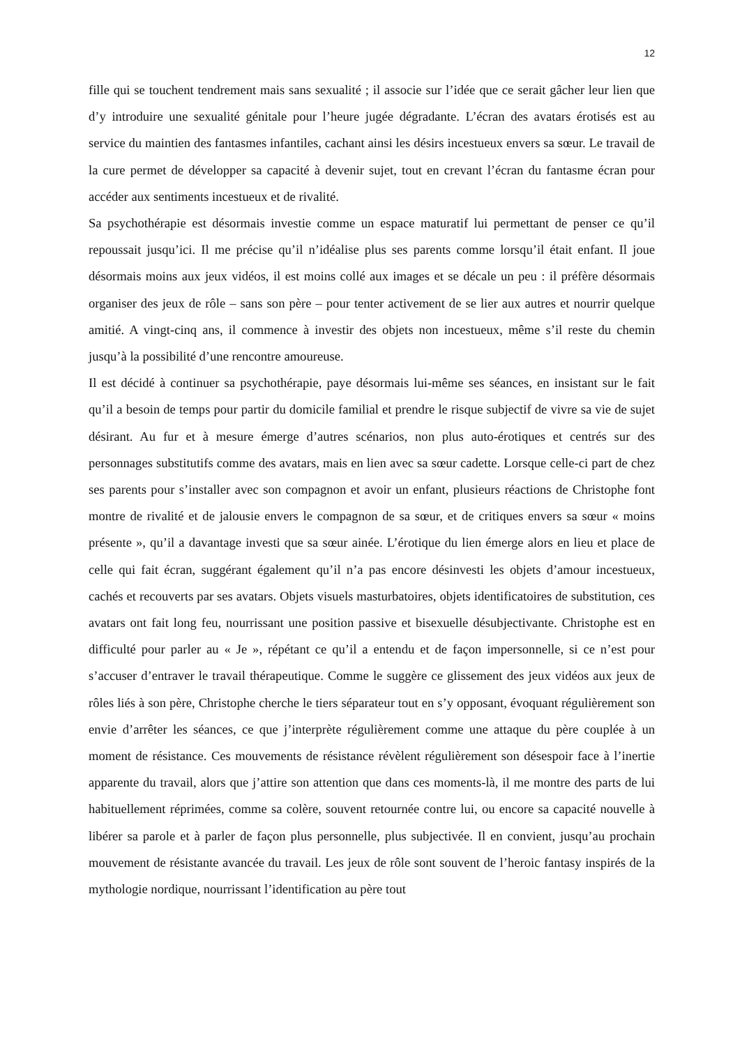12
fille qui se touchent tendrement mais sans sexualité ; il associe sur l’idée que ce serait gâcher leur lien que d’y introduire une sexualité génitale pour l’heure jugée dégradante. L’écran des avatars érotisés est au service du maintien des fantasmes infantiles, cachant ainsi les désirs incestueux envers sa sœur. Le travail de la cure permet de développer sa capacité à devenir sujet, tout en crevant l’écran du fantasme écran pour accéder aux sentiments incestueux et de rivalité.
Sa psychothérapie est désormais investie comme un espace maturatif lui permettant de penser ce qu’il repoussait jusqu’ici. Il me précise qu’il n’idéalise plus ses parents comme lorsqu’il était enfant. Il joue désormais moins aux jeux vidéos, il est moins collé aux images et se décale un peu : il préfère désormais organiser des jeux de rôle – sans son père – pour tenter activement de se lier aux autres et nourrir quelque amitié. A vingt-cinq ans, il commence à investir des objets non incestueux, même s’il reste du chemin jusqu’à la possibilité d’une rencontre amoureuse.
Il est décidé à continuer sa psychothérapie, paye désormais lui-même ses séances, en insistant sur le fait qu’il a besoin de temps pour partir du domicile familial et prendre le risque subjectif de vivre sa vie de sujet désirant. Au fur et à mesure émerge d’autres scénarios, non plus auto-érotiques et centrés sur des personnages substitutifs comme des avatars, mais en lien avec sa sœur cadette. Lorsque celle-ci part de chez ses parents pour s’installer avec son compagnon et avoir un enfant, plusieurs réactions de Christophe font montre de rivalité et de jalousie envers le compagnon de sa sœur, et de critiques envers sa sœur « moins présente », qu’il a davantage investi que sa sœur ainée. L’érotique du lien émerge alors en lieu et place de celle qui fait écran, suggérant également qu’il n’a pas encore désinvesti les objets d’amour incestueux, cachés et recouverts par ses avatars. Objets visuels masturbatoires, objets identificatoires de substitution, ces avatars ont fait long feu, nourrissant une position passive et bisexuelle désubjectivante. Christophe est en difficulté pour parler au « Je », répétant ce qu’il a entendu et de façon impersonnelle, si ce n’est pour s’accuser d’entraver le travail thérapeutique. Comme le suggère ce glissement des jeux vidéos aux jeux de rôles liés à son père, Christophe cherche le tiers séparateur tout en s’y opposant, évoquant régulièrement son envie d’arrêter les séances, ce que j’interprète régulièrement comme une attaque du père couplée à un moment de résistance. Ces mouvements de résistance révèlent régulièrement son désespoir face à l’inertie apparente du travail, alors que j’attire son attention que dans ces moments-là, il me montre des parts de lui habituellement réprimées, comme sa colère, souvent retournée contre lui, ou encore sa capacité nouvelle à libérer sa parole et à parler de façon plus personnelle, plus subjectivée. Il en convient, jusqu’au prochain mouvement de résistante avancée du travail. Les jeux de rôle sont souvent de l’heroic fantasy inspirés de la mythologie nordique, nourrissant l’identification au père tout